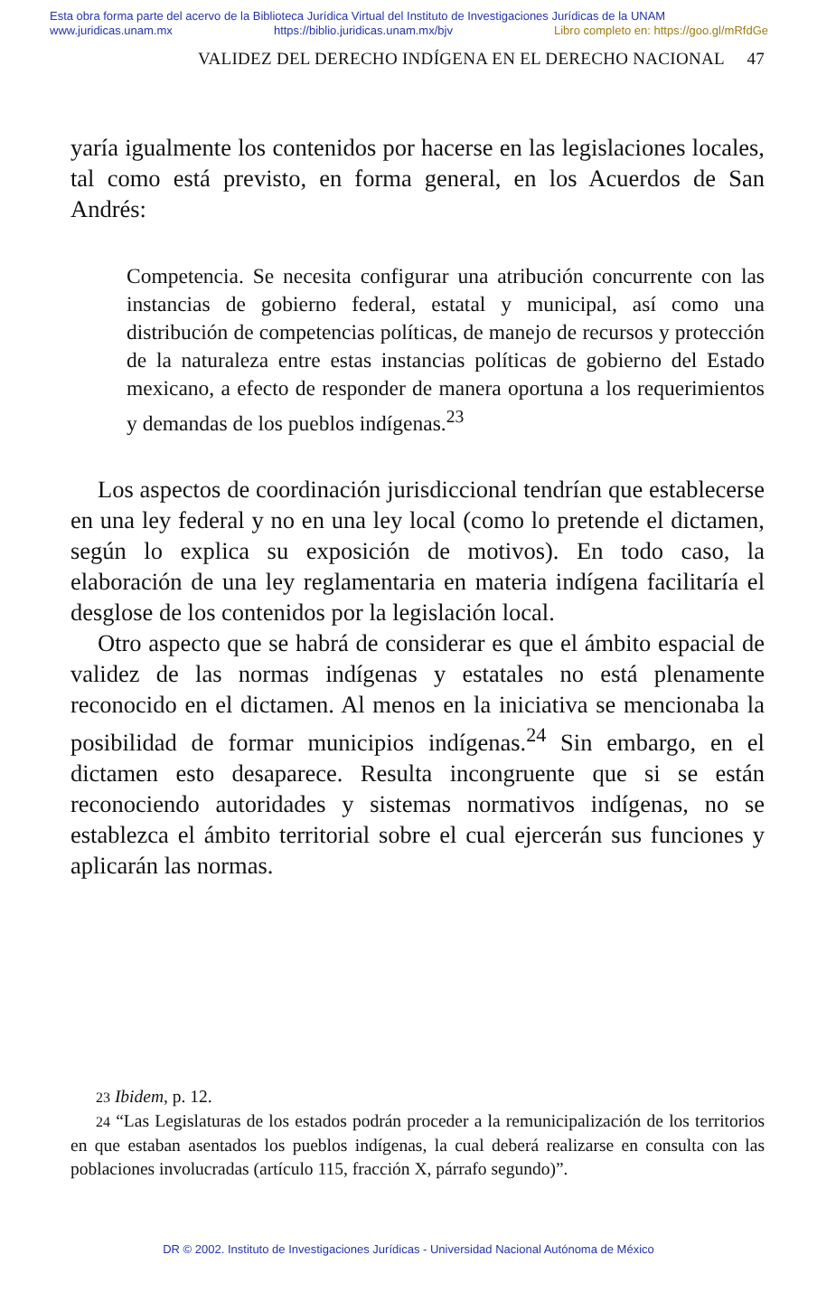Esta obra forma parte del acervo de la Biblioteca Jurídica Virtual del Instituto de Investigaciones Jurídicas de la UNAM
www.juridicas.unam.mx https://biblio.juridicas.unam.mx/bjv Libro completo en: https://goo.gl/mRfdGe
VALIDEZ DEL DERECHO INDÍGENA EN EL DERECHO NACIONAL 47
yaría igualmente los contenidos por hacerse en las legislaciones locales, tal como está previsto, en forma general, en los Acuerdos de San Andrés:
Competencia. Se necesita configurar una atribución concurrente con las instancias de gobierno federal, estatal y municipal, así como una distribución de competencias políticas, de manejo de recursos y protección de la naturaleza entre estas instancias políticas de gobierno del Estado mexicano, a efecto de responder de manera oportuna a los requerimientos y demandas de los pueblos indígenas.<sup>23</sup>
Los aspectos de coordinación jurisdiccional tendrían que establecerse en una ley federal y no en una ley local (como lo pretende el dictamen, según lo explica su exposición de motivos). En todo caso, la elaboración de una ley reglamentaria en materia indígena facilitaría el desglose de los contenidos por la legislación local.
Otro aspecto que se habrá de considerar es que el ámbito espacial de validez de las normas indígenas y estatales no está plenamente reconocido en el dictamen. Al menos en la iniciativa se mencionaba la posibilidad de formar municipios indígenas.<sup>24</sup> Sin embargo, en el dictamen esto desaparece. Resulta incongruente que si se están reconociendo autoridades y sistemas normativos indígenas, no se establezca el ámbito territorial sobre el cual ejercerán sus funciones y aplicarán las normas.
23 Ibidem, p. 12.
24 “Las Legislaturas de los estados podrán proceder a la remunicipalización de los territorios en que estaban asentados los pueblos indígenas, la cual deberá realizarse en consulta con las poblaciones involucradas (artículo 115, fracción X, párrafo segundo)”.
DR © 2002. Instituto de Investigaciones Jurídicas - Universidad Nacional Autónoma de México